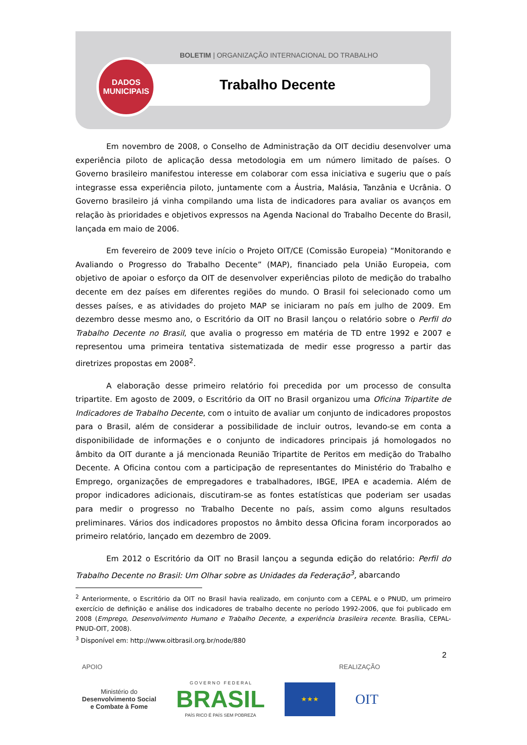BOLETIM | ORGANIZAÇÃO INTERNACIONAL DO TRABALHO
Trabalho Decente
DADOS
MUNICIPAIS
Em novembro de 2008, o Conselho de Administração da OIT decidiu desenvolver uma experiência piloto de aplicação dessa metodologia em um número limitado de países. O Governo brasileiro manifestou interesse em colaborar com essa iniciativa e sugeriu que o país integrasse essa experiência piloto, juntamente com a Áustria, Malásia, Tanzânia e Ucrânia. O Governo brasileiro já vinha compilando uma lista de indicadores para avaliar os avanços em relação às prioridades e objetivos expressos na Agenda Nacional do Trabalho Decente do Brasil, lançada em maio de 2006.
Em fevereiro de 2009 teve início o Projeto OIT/CE (Comissão Europeia) “Monitorando e Avaliando o Progresso do Trabalho Decente” (MAP), financiado pela União Europeia, com objetivo de apoiar o esforço da OIT de desenvolver experiências piloto de medição do trabalho decente em dez países em diferentes regiões do mundo. O Brasil foi selecionado como um desses países, e as atividades do projeto MAP se iniciaram no país em julho de 2009. Em dezembro desse mesmo ano, o Escritório da OIT no Brasil lançou o relatório sobre o Perfil do Trabalho Decente no Brasil, que avalia o progresso em matéria de TD entre 1992 e 2007 e representou uma primeira tentativa sistematizada de medir esse progresso a partir das diretrizes propostas em 2008<sup>2</sup>.
A elaboração desse primeiro relatório foi precedida por um processo de consulta tripartite. Em agosto de 2009, o Escritório da OIT no Brasil organizou uma Oficina Tripartite de Indicadores de Trabalho Decente, com o intuito de avaliar um conjunto de indicadores propostos para o Brasil, além de considerar a possibilidade de incluir outros, levando-se em conta a disponibilidade de informações e o conjunto de indicadores principais já homologados no âmbito da OIT durante a já mencionada Reunião Tripartite de Peritos em medição do Trabalho Decente. A Oficina contou com a participação de representantes do Ministério do Trabalho e Emprego, organizações de empregadores e trabalhadores, IBGE, IPEA e academia. Além de propor indicadores adicionais, discutiram-se as fontes estatísticas que poderiam ser usadas para medir o progresso no Trabalho Decente no país, assim como alguns resultados preliminares. Vários dos indicadores propostos no âmbito dessa Oficina foram incorporados ao primeiro relatório, lançado em dezembro de 2009.
Em 2012 o Escritório da OIT no Brasil lançou a segunda edição do relatório: Perfil do Trabalho Decente no Brasil: Um Olhar sobre as Unidades da Federação<sup>3</sup>, abarcando
<sup>2</sup> Anteriormente, o Escritório da OIT no Brasil havia realizado, em conjunto com a CEPAL e o PNUD, um primeiro exercício de definição e análise dos indicadores de trabalho decente no período 1992-2006, que foi publicado em 2008 (Emprego, Desenvolvimento Humano e Trabalho Decente, a experiência brasileira recente. Brasília, CEPAL-PNUD-OIT, 2008).
<sup>3</sup> Disponível em: http://www.oitbrasil.org.br/node/880
2
APOIO REALIZAÇÃO
Ministério do
Desenvolvimento Social
e Combate à Fome
G O V E R N O F E D E R A L
BRASIL
PAÍS RICO É PAÍS SEM POBREZA
★★★
OIT